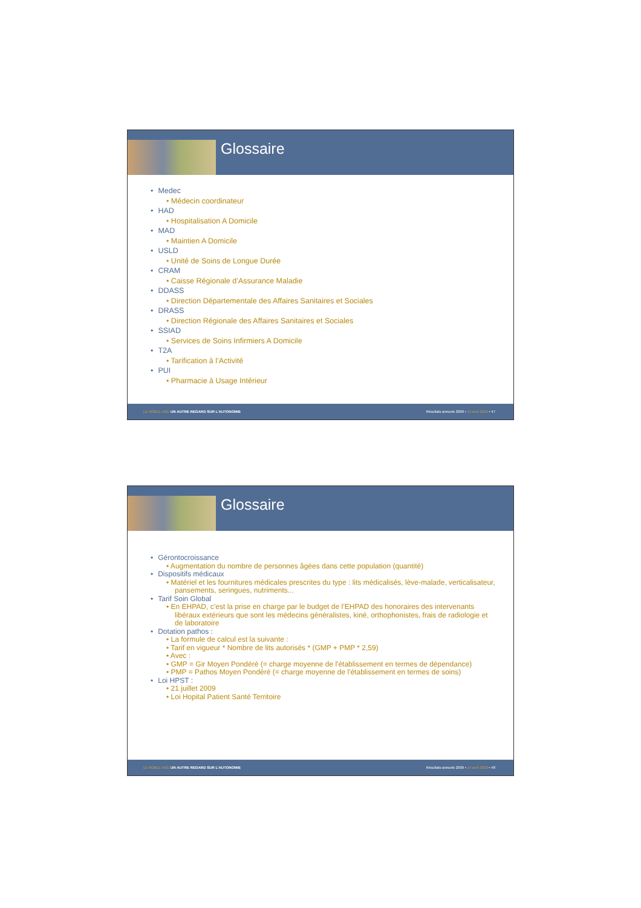Glossaire
• Medec
• Médecin coordinateur
• HAD
• Hospitalisation A Domicile
• MAD
• Maintien A Domicile
• USLD
• Unité de Soins de Longue Durée
• CRAM
• Caisse Régionale d’Assurance Maladie
• DDASS
• Direction Départementale des Affaires Sanitaires et Sociales
• DRASS
• Direction Régionale des Affaires Sanitaires et Sociales
• SSIAD
• Services de Soins Infirmiers A Domicile
• T2A
• Tarification à l’Activité
• PUI
• Pharmacie à Usage Intérieur
LE NOBLE AGE UN AUTRE REGARD SUR L’AUTONOMIE Résultats annuels 2009 • 14 avril 2010 • 47
Glossaire
• Gérontocroissance
• Augmentation du nombre de personnes âgées dans cette population (quantité)
• Dispositifs médicaux
• Matériel et les fournitures médicales prescrites du type : lits médicalisés, lève-malade, verticalisateur, pansements, seringues, nutriments...
• Tarif Soin Global
• En EHPAD, c’est la prise en charge par le budget de l’EHPAD des honoraires des intervenants libéraux extérieurs que sont les médecins généralistes, kiné, orthophonistes, frais de radiologie et de laboratoire
• Dotation pathos :
• La formule de calcul est la suivante :
• Tarif en vigueur * Nombre de lits autorisés * (GMP + PMP * 2,59)
• Avec :
• GMP = Gir Moyen Pondéré (= charge moyenne de l'établissement en termes de dépendance)
• PMP = Pathos Moyen Pondéré (= charge moyenne de l'établissement en termes de soins)
• Loi HPST :
• 21 juillet 2009
• Loi Hopital Patient Santé Territoire
LE NOBLE AGE UN AUTRE REGARD SUR L’AUTONOMIE Résultats annuels 2009 • 14 avril 2010 • 48